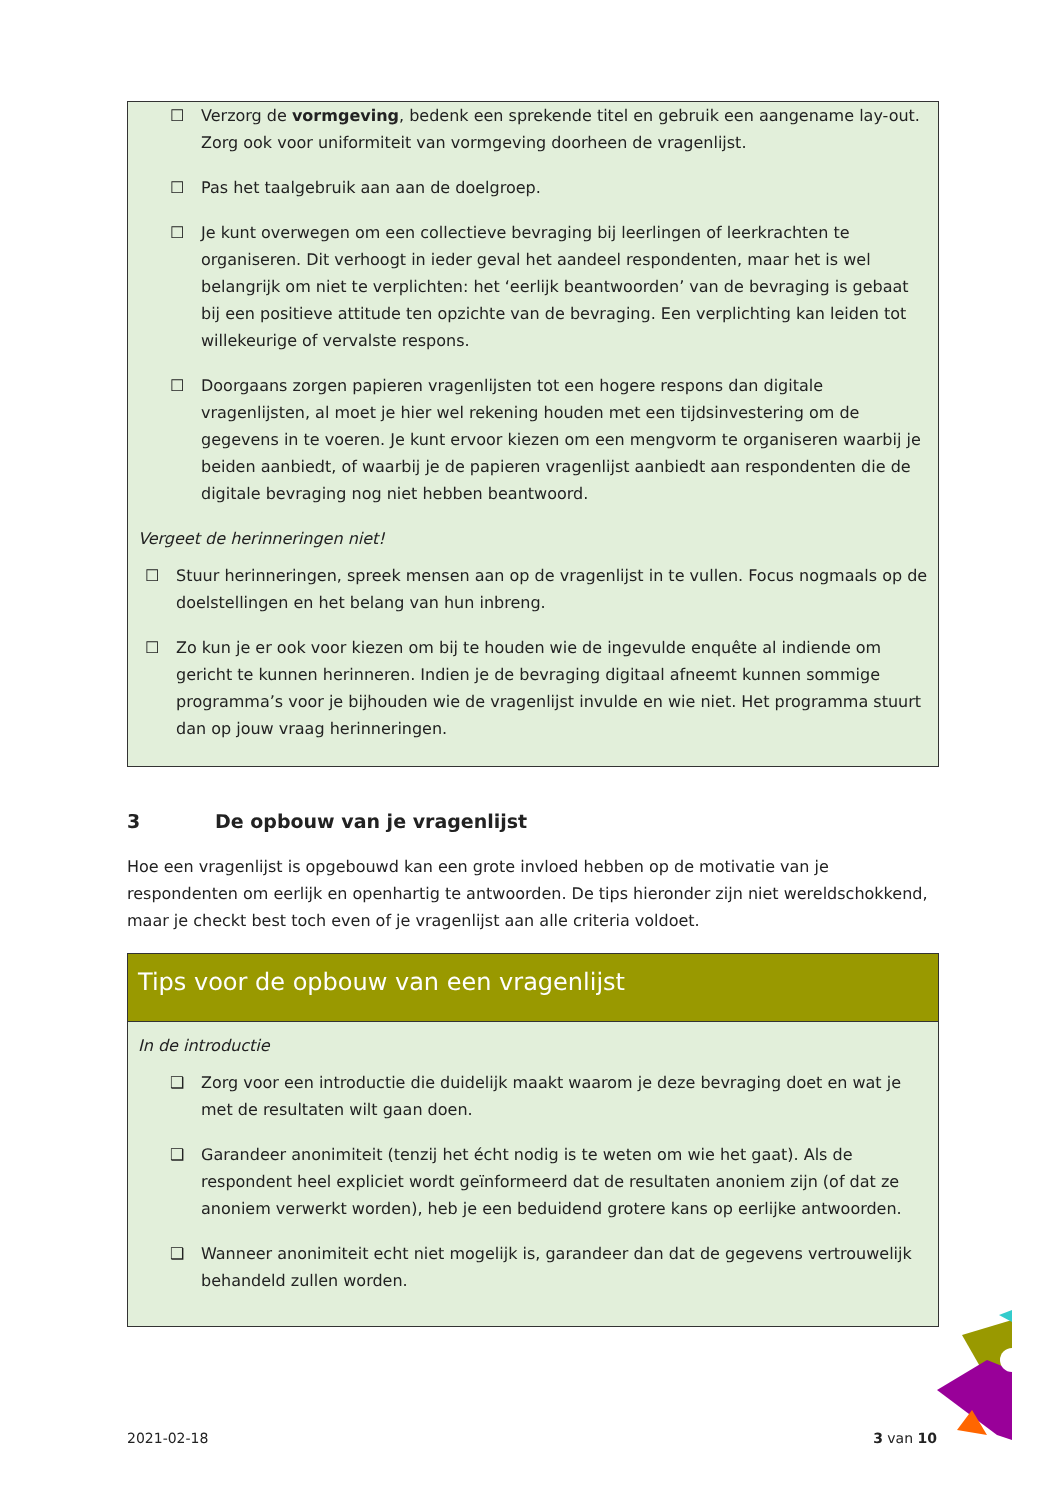☐ Verzorg de vormgeving, bedenk een sprekende titel en gebruik een aangename lay-out. Zorg ook voor uniformiteit van vormgeving doorheen de vragenlijst.
☐ Pas het taalgebruik aan aan de doelgroep.
☐ Je kunt overwegen om een collectieve bevraging bij leerlingen of leerkrachten te organiseren. Dit verhoogt in ieder geval het aandeel respondenten, maar het is wel belangrijk om niet te verplichten: het ‘eerlijk beantwoorden’ van de bevraging is gebaat bij een positieve attitude ten opzichte van de bevraging. Een verplichting kan leiden tot willekeurige of vervalste respons.
☐ Doorgaans zorgen papieren vragenlijsten tot een hogere respons dan digitale vragenlijsten, al moet je hier wel rekening houden met een tijdsinvestering om de gegevens in te voeren. Je kunt ervoor kiezen om een mengvorm te organiseren waarbij je beiden aanbiedt, of waarbij je de papieren vragenlijst aanbiedt aan respondenten die de digitale bevraging nog niet hebben beantwoord.
Vergeet de herinneringen niet!
☐ Stuur herinneringen, spreek mensen aan op de vragenlijst in te vullen. Focus nogmaals op de doelstellingen en het belang van hun inbreng.
☐ Zo kun je er ook voor kiezen om bij te houden wie de ingevulde enquête al indiende om gericht te kunnen herinneren. Indien je de bevraging digitaal afneemt kunnen sommige programma’s voor je bijhouden wie de vragenlijst invulde en wie niet. Het programma stuurt dan op jouw vraag herinneringen.
3 De opbouw van je vragenlijst
Hoe een vragenlijst is opgebouwd kan een grote invloed hebben op de motivatie van je respondenten om eerlijk en openhartig te antwoorden. De tips hieronder zijn niet wereldschokkend, maar je checkt best toch even of je vragenlijst aan alle criteria voldoet.
Tips voor de opbouw van een vragenlijst
In de introductie
❑ Zorg voor een introductie die duidelijk maakt waarom je deze bevraging doet en wat je met de resultaten wilt gaan doen.
❑ Garandeer anonimiteit (tenzij het écht nodig is te weten om wie het gaat). Als de respondent heel expliciet wordt geïnformeerd dat de resultaten anoniem zijn (of dat ze anoniem verwerkt worden), heb je een beduidend grotere kans op eerlijke antwoorden.
❑ Wanneer anonimiteit echt niet mogelijk is, garandeer dan dat de gegevens vertrouwelijk behandeld zullen worden.
2021-02-18 3 van 10